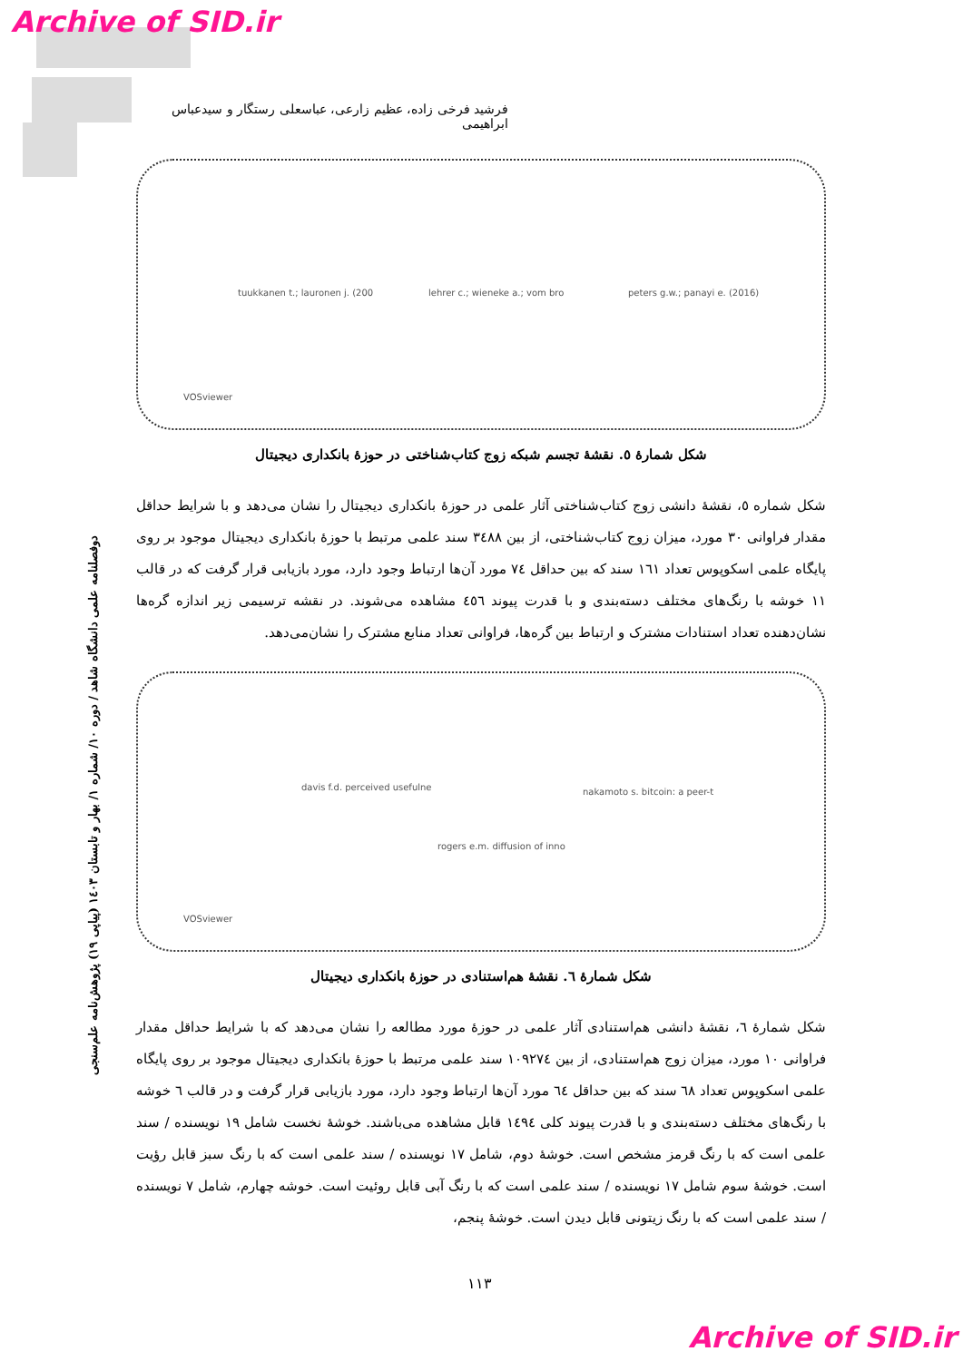Archive of SID.ir
فرشید فرخی زاده، عظیم زارعی، عباسعلی رستگار و سیدعباس ابراهیمی
tuukkanen t.; lauronen j. (200 lehrer c.; wieneke a.; vom bro peters g.w.; panayi e. (2016)
VOSviewer
شکل شمارهٔ ٥. نقشهٔ تجسم شبکه زوج کتاب‌شناختی در حوزهٔ بانکداری دیجیتال
شکل شماره ٥، نقشهٔ دانشی زوج کتاب‌شناختی آثار علمی در حوزهٔ بانکداری دیجیتال را نشان می‌دهد و با شرایط حداقل مقدار فراوانی ٣٠ مورد، میزان زوج کتاب‌شناختی، از بین ٣٤٨٨ سند علمی مرتبط با حوزهٔ بانکداری دیجیتال موجود بر روی پایگاه علمی اسکوپوس تعداد ١٦١ سند که بین حداقل ٧٤ مورد آن‌ها ارتباط وجود دارد، مورد بازیابی قرار گرفت که در قالب ١١ خوشه با رنگ‌های مختلف دسته‌بندی و با قدرت پیوند ٤٥٦ مشاهده می‌شوند. در نقشه ترسیمی زیر اندازه گره‌ها نشان‌دهنده تعداد استنادات مشترک و ارتباط بین گره‌ها، فراوانی تعداد منابع مشترک را نشان‌می‌دهد.
davis f.d. perceived usefulne nakamoto s. bitcoin: a peer-t
rogers e.m. diffusion of inno
VOSviewer
شکل شمارهٔ ٦. نقشهٔ هم‌استنادی در حوزهٔ بانکداری دیجیتال
شکل شمارهٔ ٦، نقشهٔ دانشی هم‌استنادی آثار علمی در حوزهٔ مورد مطالعه را نشان می‌دهد که با شرایط حداقل مقدار فراوانی ١٠ مورد، میزان زوج هم‌استنادی، از بین ١٠٩٢٧٤ سند علمی مرتبط با حوزهٔ بانکداری دیجیتال موجود بر روی پایگاه علمی اسکوپوس تعداد ٦٨ سند که بین حداقل ٦٤ مورد آن‌ها ارتباط وجود دارد، مورد بازیابی قرار گرفت و در قالب ٦ خوشه با رنگ‌های مختلف دسته‌بندی و با قدرت پیوند کلی ١٤٩٤ قابل مشاهده می‌باشند. خوشهٔ نخست شامل ١٩ نویسنده / سند علمی است که با رنگ قرمز مشخص است. خوشهٔ دوم، شامل ١٧ نویسنده / سند علمی است که با رنگ سبز قابل رؤیت است. خوشهٔ سوم شامل ١٧ نویسنده / سند علمی است که با رنگ آبی قابل روئیت است. خوشه چهارم، شامل ٧ نویسنده / سند علمی است که با رنگ زیتونی قابل دیدن است. خوشهٔ پنجم،
دوفصلنامه علمی دانشگاه شاهد / دوره ١٠/ شماره ١/ بهار و تابستان ١٤٠٣ (پیاپی ١٩) پژوهش‌نامه علم‌سنجی
١١٣
Archive of SID.ir